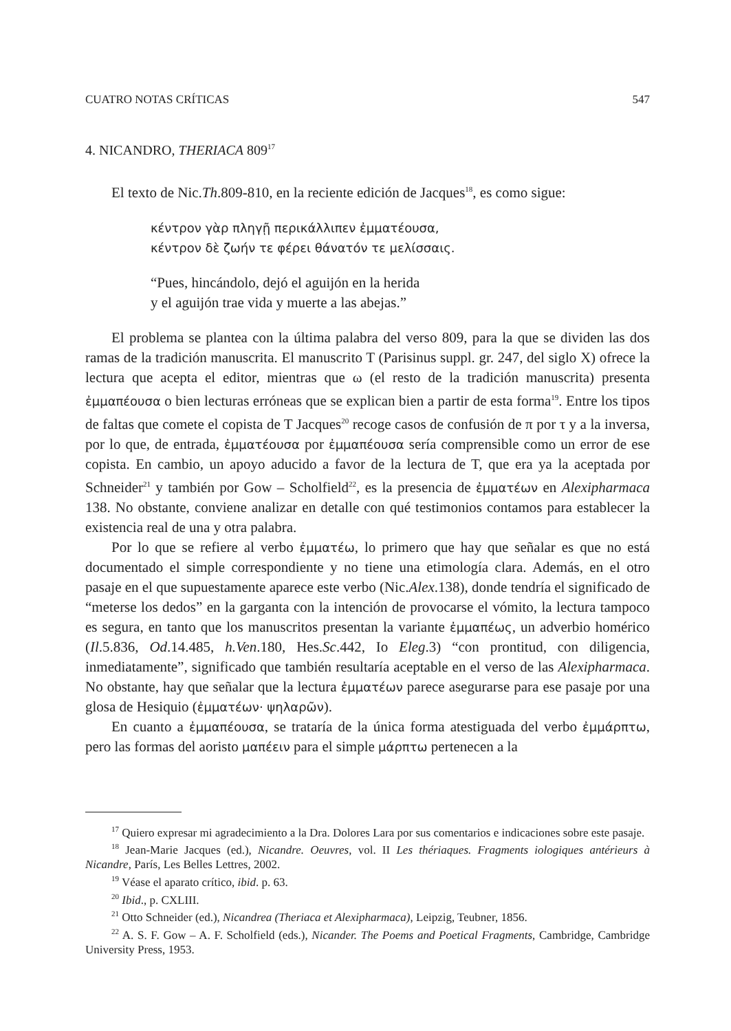CUATRO NOTAS CRÍTICAS 547
4. NICANDRO, THERIACA 809<sup>17</sup>
El texto de Nic.Th.809-810, en la reciente edición de Jacques<sup>18</sup>, es como sigue:
κέντρον γὰρ πληγῇ περικάλλιπεν ἐμματέουσα,
κέντρον δὲ ζωήν τε φέρει θάνατόν τε μελίσσαις.
“Pues, hincándolo, dejó el aguijón en la herida
y el aguijón trae vida y muerte a las abejas.”
El problema se plantea con la última palabra del verso 809, para la que se dividen las dos ramas de la tradición manuscrita. El manuscrito T (Parisinus suppl. gr. 247, del siglo X) ofrece la lectura que acepta el editor, mientras que ω (el resto de la tradición manuscrita) presenta ἐμμαπέουσα o bien lecturas erróneas que se explican bien a partir de esta forma<sup>19</sup>. Entre los tipos de faltas que comete el copista de T Jacques<sup>20</sup> recoge casos de confusión de π por τ y a la inversa, por lo que, de entrada, ἐμματέουσα por ἐμμαπέουσα sería comprensible como un error de ese copista. En cambio, un apoyo aducido a favor de la lectura de T, que era ya la aceptada por Schneider<sup>21</sup> y también por Gow – Scholfield<sup>22</sup>, es la presencia de ἐμματέων en Alexipharmaca 138. No obstante, conviene analizar en detalle con qué testimonios contamos para establecer la existencia real de una y otra palabra.
Por lo que se refiere al verbo ἐμματέω, lo primero que hay que señalar es que no está documentado el simple correspondiente y no tiene una etimología clara. Además, en el otro pasaje en el que supuestamente aparece este verbo (Nic.Alex.138), donde tendría el significado de “meterse los dedos” en la garganta con la intención de provocarse el vómito, la lectura tampoco es segura, en tanto que los manuscritos presentan la variante ἐμμαπέως, un adverbio homérico (Il.5.836, Od.14.485, h.Ven.180, Hes.Sc.442, Io Eleg.3) “con prontitud, con diligencia, inmediatamente”, significado que también resultaría aceptable en el verso de las Alexipharmaca. No obstante, hay que señalar que la lectura ἐμματέων parece asegurarse para ese pasaje por una glosa de Hesiquio (ἐμματέων· ψηλαρῶν).
En cuanto a ἐμμαπέουσα, se trataría de la única forma atestiguada del verbo ἐμμάρπτω, pero las formas del aoristo μαπέειν para el simple μάρπτω pertenecen a la
<sup>17</sup> Quiero expresar mi agradecimiento a la Dra. Dolores Lara por sus comentarios e indicaciones sobre este pasaje.
<sup>18</sup> Jean-Marie Jacques (ed.), Nicandre. Oeuvres, vol. II Les thériaques. Fragments iologiques antérieurs à Nicandre, París, Les Belles Lettres, 2002.
<sup>19</sup> Véase el aparato crítico, ibid. p. 63.
<sup>20</sup> Ibid., p. CXLIII.
<sup>21</sup> Otto Schneider (ed.), Nicandrea (Theriaca et Alexipharmaca), Leipzig, Teubner, 1856.
<sup>22</sup> A. S. F. Gow – A. F. Scholfield (eds.), Nicander. The Poems and Poetical Fragments, Cambridge, Cambridge University Press, 1953.